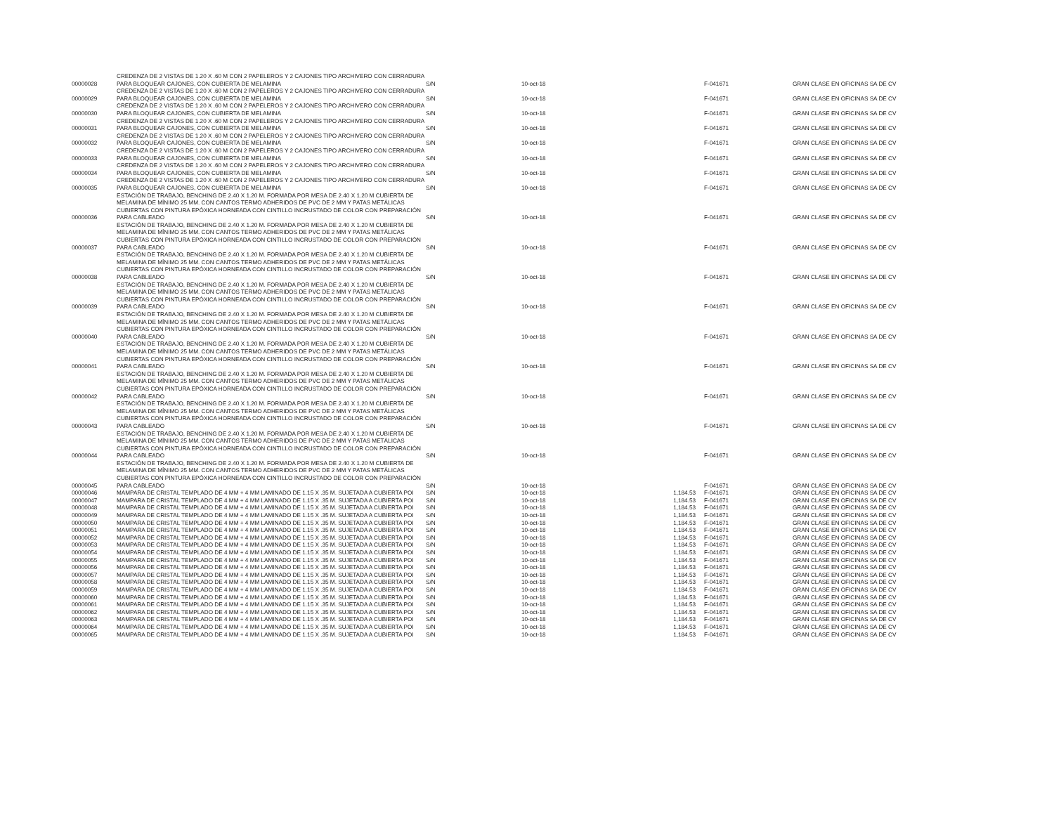| 00000028 | CREDENZA DE 2 VISTAS DE 1.20 X .60 M CON 2 PAPELEROS Y 2 CAJONES TIPO ARCHIVERO CON CERRADURA PARA BLOQUEAR CAJONES, CON CUBIERTA DE MELAMINA | S/N | 10-oct-18 | | F-041671 | GRAN CLASE EN OFICINAS SA DE CV |
| 00000029 | CREDENZA DE 2 VISTAS DE 1.20 X .60 M CON 2 PAPELEROS Y 2 CAJONES TIPO ARCHIVERO CON CERRADURA PARA BLOQUEAR CAJONES, CON CUBIERTA DE MELAMINA | S/N | 10-oct-18 | | F-041671 | GRAN CLASE EN OFICINAS SA DE CV |
| 00000030 | CREDENZA DE 2 VISTAS DE 1.20 X .60 M CON 2 PAPELEROS Y 2 CAJONES TIPO ARCHIVERO CON CERRADURA PARA BLOQUEAR CAJONES, CON CUBIERTA DE MELAMINA | S/N | 10-oct-18 | | F-041671 | GRAN CLASE EN OFICINAS SA DE CV |
| 00000031 | CREDENZA DE 2 VISTAS DE 1.20 X .60 M CON 2 PAPELEROS Y 2 CAJONES TIPO ARCHIVERO CON CERRADURA PARA BLOQUEAR CAJONES, CON CUBIERTA DE MELAMINA | S/N | 10-oct-18 | | F-041671 | GRAN CLASE EN OFICINAS SA DE CV |
| 00000032 | CREDENZA DE 2 VISTAS DE 1.20 X .60 M CON 2 PAPELEROS Y 2 CAJONES TIPO ARCHIVERO CON CERRADURA PARA BLOQUEAR CAJONES, CON CUBIERTA DE MELAMINA | S/N | 10-oct-18 | | F-041671 | GRAN CLASE EN OFICINAS SA DE CV |
| 00000033 | CREDENZA DE 2 VISTAS DE 1.20 X .60 M CON 2 PAPELEROS Y 2 CAJONES TIPO ARCHIVERO CON CERRADURA PARA BLOQUEAR CAJONES, CON CUBIERTA DE MELAMINA | S/N | 10-oct-18 | | F-041671 | GRAN CLASE EN OFICINAS SA DE CV |
| 00000034 | CREDENZA DE 2 VISTAS DE 1.20 X .60 M CON 2 PAPELEROS Y 2 CAJONES TIPO ARCHIVERO CON CERRADURA PARA BLOQUEAR CAJONES, CON CUBIERTA DE MELAMINA | S/N | 10-oct-18 | | F-041671 | GRAN CLASE EN OFICINAS SA DE CV |
| 00000035 | CREDENZA DE 2 VISTAS DE 1.20 X .60 M CON 2 PAPELEROS Y 2 CAJONES TIPO ARCHIVERO CON CERRADURA PARA BLOQUEAR CAJONES, CON CUBIERTA DE MELAMINA | S/N | 10-oct-18 | | F-041671 | GRAN CLASE EN OFICINAS SA DE CV |
| 00000036 | ESTACIÓN DE TRABAJO, BENCHING DE 2.40 X 1.20 M. FORMADA POR MESA DE 2.40 X 1.20 M CUBIERTA DE MELAMINA DE MÍNIMO 25 MM. CON CANTOS TERMO ADHERIDOS DE PVC DE 2 MM Y PATAS METÁLICAS CUBIERTAS CON PINTURA EPÓXICA HORNEADA CON CINTILLO INCRUSTADO DE COLOR CON PREPARACIÓN PARA CABLEADO | S/N | 10-oct-18 | | F-041671 | GRAN CLASE EN OFICINAS SA DE CV |
| 00000037 | ESTACIÓN DE TRABAJO, BENCHING DE 2.40 X 1.20 M. FORMADA POR MESA DE 2.40 X 1.20 M CUBIERTA DE MELAMINA DE MÍNIMO 25 MM. CON CANTOS TERMO ADHERIDOS DE PVC DE 2 MM Y PATAS METÁLICAS CUBIERTAS CON PINTURA EPÓXICA HORNEADA CON CINTILLO INCRUSTADO DE COLOR CON PREPARACIÓN PARA CABLEADO | S/N | 10-oct-18 | | F-041671 | GRAN CLASE EN OFICINAS SA DE CV |
| 00000038 | ESTACIÓN DE TRABAJO, BENCHING DE 2.40 X 1.20 M. FORMADA POR MESA DE 2.40 X 1.20 M CUBIERTA DE MELAMINA DE MÍNIMO 25 MM. CON CANTOS TERMO ADHERIDOS DE PVC DE 2 MM Y PATAS METÁLICAS CUBIERTAS CON PINTURA EPÓXICA HORNEADA CON CINTILLO INCRUSTADO DE COLOR CON PREPARACIÓN PARA CABLEADO | S/N | 10-oct-18 | | F-041671 | GRAN CLASE EN OFICINAS SA DE CV |
| 00000039 | ESTACIÓN DE TRABAJO, BENCHING DE 2.40 X 1.20 M. FORMADA POR MESA DE 2.40 X 1.20 M CUBIERTA DE MELAMINA DE MÍNIMO 25 MM. CON CANTOS TERMO ADHERIDOS DE PVC DE 2 MM Y PATAS METÁLICAS CUBIERTAS CON PINTURA EPÓXICA HORNEADA CON CINTILLO INCRUSTADO DE COLOR CON PREPARACIÓN PARA CABLEADO | S/N | 10-oct-18 | | F-041671 | GRAN CLASE EN OFICINAS SA DE CV |
| 00000040 | ESTACIÓN DE TRABAJO, BENCHING DE 2.40 X 1.20 M. FORMADA POR MESA DE 2.40 X 1.20 M CUBIERTA DE MELAMINA DE MÍNIMO 25 MM. CON CANTOS TERMO ADHERIDOS DE PVC DE 2 MM Y PATAS METÁLICAS CUBIERTAS CON PINTURA EPÓXICA HORNEADA CON CINTILLO INCRUSTADO DE COLOR CON PREPARACIÓN PARA CABLEADO | S/N | 10-oct-18 | | F-041671 | GRAN CLASE EN OFICINAS SA DE CV |
| 00000041 | ESTACIÓN DE TRABAJO, BENCHING DE 2.40 X 1.20 M. FORMADA POR MESA DE 2.40 X 1.20 M CUBIERTA DE MELAMINA DE MÍNIMO 25 MM. CON CANTOS TERMO ADHERIDOS DE PVC DE 2 MM Y PATAS METÁLICAS CUBIERTAS CON PINTURA EPÓXICA HORNEADA CON CINTILLO INCRUSTADO DE COLOR CON PREPARACIÓN PARA CABLEADO | S/N | 10-oct-18 | | F-041671 | GRAN CLASE EN OFICINAS SA DE CV |
| 00000042 | ESTACIÓN DE TRABAJO, BENCHING DE 2.40 X 1.20 M. FORMADA POR MESA DE 2.40 X 1.20 M CUBIERTA DE MELAMINA DE MÍNIMO 25 MM. CON CANTOS TERMO ADHERIDOS DE PVC DE 2 MM Y PATAS METÁLICAS CUBIERTAS CON PINTURA EPÓXICA HORNEADA CON CINTILLO INCRUSTADO DE COLOR CON PREPARACIÓN PARA CABLEADO | S/N | 10-oct-18 | | F-041671 | GRAN CLASE EN OFICINAS SA DE CV |
| 00000043 | ESTACIÓN DE TRABAJO, BENCHING DE 2.40 X 1.20 M. FORMADA POR MESA DE 2.40 X 1.20 M CUBIERTA DE MELAMINA DE MÍNIMO 25 MM. CON CANTOS TERMO ADHERIDOS DE PVC DE 2 MM Y PATAS METÁLICAS CUBIERTAS CON PINTURA EPÓXICA HORNEADA CON CINTILLO INCRUSTADO DE COLOR CON PREPARACIÓN PARA CABLEADO | S/N | 10-oct-18 | | F-041671 | GRAN CLASE EN OFICINAS SA DE CV |
| 00000044 | ESTACIÓN DE TRABAJO, BENCHING DE 2.40 X 1.20 M. FORMADA POR MESA DE 2.40 X 1.20 M CUBIERTA DE MELAMINA DE MÍNIMO 25 MM. CON CANTOS TERMO ADHERIDOS DE PVC DE 2 MM Y PATAS METÁLICAS CUBIERTAS CON PINTURA EPÓXICA HORNEADA CON CINTILLO INCRUSTADO DE COLOR CON PREPARACIÓN PARA CABLEADO | S/N | 10-oct-18 | | F-041671 | GRAN CLASE EN OFICINAS SA DE CV |
| 00000045 | ESTACIÓN DE TRABAJO, BENCHING DE 2.40 X 1.20 M. FORMADA POR MESA DE 2.40 X 1.20 M CUBIERTA DE MELAMINA DE MÍNIMO 25 MM. CON CANTOS TERMO ADHERIDOS DE PVC DE 2 MM Y PATAS METÁLICAS CUBIERTAS CON PINTURA EPÓXICA HORNEADA CON CINTILLO INCRUSTADO DE COLOR CON PREPARACIÓN PARA CABLEADO | S/N | 10-oct-18 | | F-041671 | GRAN CLASE EN OFICINAS SA DE CV |
| 00000046 | MAMPARA DE CRISTAL TEMPLADO DE 4 MM + 4 MM LAMINADO DE 1.15 X .35 M. SUJETADA A CUBIERTA POI | S/N | 10-oct-18 | 1,184.53 | F-041671 | GRAN CLASE EN OFICINAS SA DE CV |
| 00000047 | MAMPARA DE CRISTAL TEMPLADO DE 4 MM + 4 MM LAMINADO DE 1.15 X .35 M. SUJETADA A CUBIERTA POI | S/N | 10-oct-18 | 1,184.53 | F-041671 | GRAN CLASE EN OFICINAS SA DE CV |
| 00000048 | MAMPARA DE CRISTAL TEMPLADO DE 4 MM + 4 MM LAMINADO DE 1.15 X .35 M. SUJETADA A CUBIERTA POI | S/N | 10-oct-18 | 1,184.53 | F-041671 | GRAN CLASE EN OFICINAS SA DE CV |
| 00000049 | MAMPARA DE CRISTAL TEMPLADO DE 4 MM + 4 MM LAMINADO DE 1.15 X .35 M. SUJETADA A CUBIERTA POI | S/N | 10-oct-18 | 1,184.53 | F-041671 | GRAN CLASE EN OFICINAS SA DE CV |
| 00000050 | MAMPARA DE CRISTAL TEMPLADO DE 4 MM + 4 MM LAMINADO DE 1.15 X .35 M. SUJETADA A CUBIERTA POI | S/N | 10-oct-18 | 1,184.53 | F-041671 | GRAN CLASE EN OFICINAS SA DE CV |
| 00000051 | MAMPARA DE CRISTAL TEMPLADO DE 4 MM + 4 MM LAMINADO DE 1.15 X .35 M. SUJETADA A CUBIERTA POI | S/N | 10-oct-18 | 1,184.53 | F-041671 | GRAN CLASE EN OFICINAS SA DE CV |
| 00000052 | MAMPARA DE CRISTAL TEMPLADO DE 4 MM + 4 MM LAMINADO DE 1.15 X .35 M. SUJETADA A CUBIERTA POI | S/N | 10-oct-18 | 1,184.53 | F-041671 | GRAN CLASE EN OFICINAS SA DE CV |
| 00000053 | MAMPARA DE CRISTAL TEMPLADO DE 4 MM + 4 MM LAMINADO DE 1.15 X .35 M. SUJETADA A CUBIERTA POI | S/N | 10-oct-18 | 1,184.53 | F-041671 | GRAN CLASE EN OFICINAS SA DE CV |
| 00000054 | MAMPARA DE CRISTAL TEMPLADO DE 4 MM + 4 MM LAMINADO DE 1.15 X .35 M. SUJETADA A CUBIERTA POI | S/N | 10-oct-18 | 1,184.53 | F-041671 | GRAN CLASE EN OFICINAS SA DE CV |
| 00000055 | MAMPARA DE CRISTAL TEMPLADO DE 4 MM + 4 MM LAMINADO DE 1.15 X .35 M. SUJETADA A CUBIERTA POI | S/N | 10-oct-18 | 1,184.53 | F-041671 | GRAN CLASE EN OFICINAS SA DE CV |
| 00000056 | MAMPARA DE CRISTAL TEMPLADO DE 4 MM + 4 MM LAMINADO DE 1.15 X .35 M. SUJETADA A CUBIERTA POI | S/N | 10-oct-18 | 1,184.53 | F-041671 | GRAN CLASE EN OFICINAS SA DE CV |
| 00000057 | MAMPARA DE CRISTAL TEMPLADO DE 4 MM + 4 MM LAMINADO DE 1.15 X .35 M. SUJETADA A CUBIERTA POI | S/N | 10-oct-18 | 1,184.53 | F-041671 | GRAN CLASE EN OFICINAS SA DE CV |
| 00000058 | MAMPARA DE CRISTAL TEMPLADO DE 4 MM + 4 MM LAMINADO DE 1.15 X .35 M. SUJETADA A CUBIERTA POI | S/N | 10-oct-18 | 1,184.53 | F-041671 | GRAN CLASE EN OFICINAS SA DE CV |
| 00000059 | MAMPARA DE CRISTAL TEMPLADO DE 4 MM + 4 MM LAMINADO DE 1.15 X .35 M. SUJETADA A CUBIERTA POI | S/N | 10-oct-18 | 1,184.53 | F-041671 | GRAN CLASE EN OFICINAS SA DE CV |
| 00000060 | MAMPARA DE CRISTAL TEMPLADO DE 4 MM + 4 MM LAMINADO DE 1.15 X .35 M. SUJETADA A CUBIERTA POI | S/N | 10-oct-18 | 1,184.53 | F-041671 | GRAN CLASE EN OFICINAS SA DE CV |
| 00000061 | MAMPARA DE CRISTAL TEMPLADO DE 4 MM + 4 MM LAMINADO DE 1.15 X .35 M. SUJETADA A CUBIERTA POI | S/N | 10-oct-18 | 1,184.53 | F-041671 | GRAN CLASE EN OFICINAS SA DE CV |
| 00000062 | MAMPARA DE CRISTAL TEMPLADO DE 4 MM + 4 MM LAMINADO DE 1.15 X .35 M. SUJETADA A CUBIERTA POI | S/N | 10-oct-18 | 1,184.53 | F-041671 | GRAN CLASE EN OFICINAS SA DE CV |
| 00000063 | MAMPARA DE CRISTAL TEMPLADO DE 4 MM + 4 MM LAMINADO DE 1.15 X .35 M. SUJETADA A CUBIERTA POI | S/N | 10-oct-18 | 1,184.53 | F-041671 | GRAN CLASE EN OFICINAS SA DE CV |
| 00000064 | MAMPARA DE CRISTAL TEMPLADO DE 4 MM + 4 MM LAMINADO DE 1.15 X .35 M. SUJETADA A CUBIERTA POI | S/N | 10-oct-18 | 1,184.53 | F-041671 | GRAN CLASE EN OFICINAS SA DE CV |
| 00000065 | MAMPARA DE CRISTAL TEMPLADO DE 4 MM + 4 MM LAMINADO DE 1.15 X .35 M. SUJETADA A CUBIERTA POI | S/N | 10-oct-18 | 1,184.53 | F-041671 | GRAN CLASE EN OFICINAS SA DE CV |